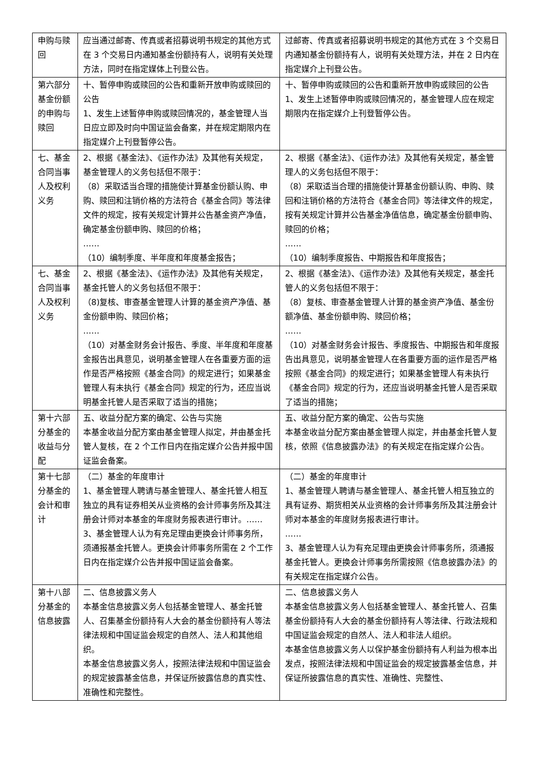| 申购与赎回 | 应当通过邮寄、传真或者招募说明书规定的其他方式在 3 个交易日内通知基金份额持有人，说明有关处理方法，同时在指定媒体上刊登公告。 | 过邮寄、传真或者招募说明书规定的其他方式在 3 个交易日内通知基金份额持有人，说明有关处理方法，并在 2 日内在指定媒介上刊登公告。 |
| 第六部分基金份额的申购与赎回 | 十、暂停申购或赎回的公告和重新开放申购或赎回的公告 1、发生上述暂停申购或赎回情况的，基金管理人当日应立即及时向中国证监会备案，并在规定期限内在指定媒介上刊登暂停公告。 | 十、暂停申购或赎回的公告和重新开放申购或赎回的公告 1、发生上述暂停申购或赎回情况的，基金管理人应在规定期限内在指定媒介上刊登暂停公告。 |
| 七、基金合同当事人及权利义务 | 2、根据《基金法》、《运作办法》及其他有关规定，基金管理人的义务包括但不限于： （8）采取适当合理的措施使计算基金份额认购、申购、赎回和注销价格的方法符合《基金合同》等法律文件的规定，按有关规定计算并公告基金资产净值，确定基金份额申购、赎回的价格； …… （10）编制季度、半年度和年度基金报告； | 2、根据《基金法》、《运作办法》及其他有关规定，基金管理人的义务包括但不限于： （8）采取适当合理的措施使计算基金份额认购、申购、赎回和注销价格的方法符合《基金合同》等法律文件的规定，按有关规定计算并公告基金净值信息，确定基金份额申购、赎回的价格； …… （10）编制季度报告、中期报告和年度报告； |
| 七、基金合同当事人及权利义务 | 2、根据《基金法》、《运作办法》及其他有关规定，基金托管人的义务包括但不限于： （8)复核、审查基金管理人计算的基金资产净值、基金份额申购、赎回价格； …… （10）对基金财务会计报告、季度、半年度和年度基金报告出具意见，说明基金管理人在各重要方面的运作是否严格按照《基金合同》的规定进行；如果基金管理人有未执行《基金合同》规定的行为，还应当说明基金托管人是否采取了适当的措施； | 2、根据《基金法》、《运作办法》及其他有关规定，基金托管人的义务包括但不限于： （8）复核、审查基金管理人计算的基金资产净值、基金份额净值、基金份额申购、赎回价格； …… （10）对基金财务会计报告、季度报告、中期报告和年度报告出具意见，说明基金管理人在各重要方面的运作是否严格按照《基金合同》的规定进行；如果基金管理人有未执行《基金合同》规定的行为，还应当说明基金托管人是否采取了适当的措施； |
| 第十六部分基金的收益与分配 | 五、收益分配方案的确定、公告与实施 本基金收益分配方案由基金管理人拟定，并由基金托管人复核，在 2 个工作日内在指定媒介公告并报中国证监会备案。 | 五、收益分配方案的确定、公告与实施 本基金收益分配方案由基金管理人拟定，并由基金托管人复核，依照《信息披露办法》的有关规定在指定媒介公告。 |
| 第十七部分基金的会计和审计 | （二）基金的年度审计 1、基金管理人聘请与基金管理人、基金托管人相互独立的具有证券相关从业资格的会计师事务所及其注册会计师对本基金的年度财务报表进行审计。…… 3、基金管理人认为有充足理由更换会计师事务所，须通报基金托管人。更换会计师事务所需在 2 个工作日内在指定媒介公告并报中国证监会备案。 | （二）基金的年度审计 1、基金管理人聘请与基金管理人、基金托管人相互独立的具有证券、期货相关从业资格的会计师事务所及其注册会计师对本基金的年度财务报表进行审计。 …… 3、基金管理人认为有充足理由更换会计师事务所，须通报基金托管人。更换会计师事务所需按照《信息披露办法》的有关规定在指定媒介公告。 |
| 第十八部分基金的信息披露 | 二、信息披露义务人 本基金信息披露义务人包括基金管理人、基金托管人、召集基金份额持有人大会的基金份额持有人等法律法规和中国证监会规定的自然人、法人和其他组织。 本基金信息披露义务人，按照法律法规和中国证监会的规定披露基金信息，并保证所披露信息的真实性、准确性和完整性。 | 二、信息披露义务人 本基金信息披露义务人包括基金管理人、基金托管人、召集基金份额持有人大会的基金份额持有人等法律、行政法规和中国证监会规定的自然人、法人和非法人组织。 本基金信息披露义务人以保护基金份额持有人利益为根本出发点，按照法律法规和中国证监会的规定披露基金信息，并保证所披露信息的真实性、准确性、完整性、 |